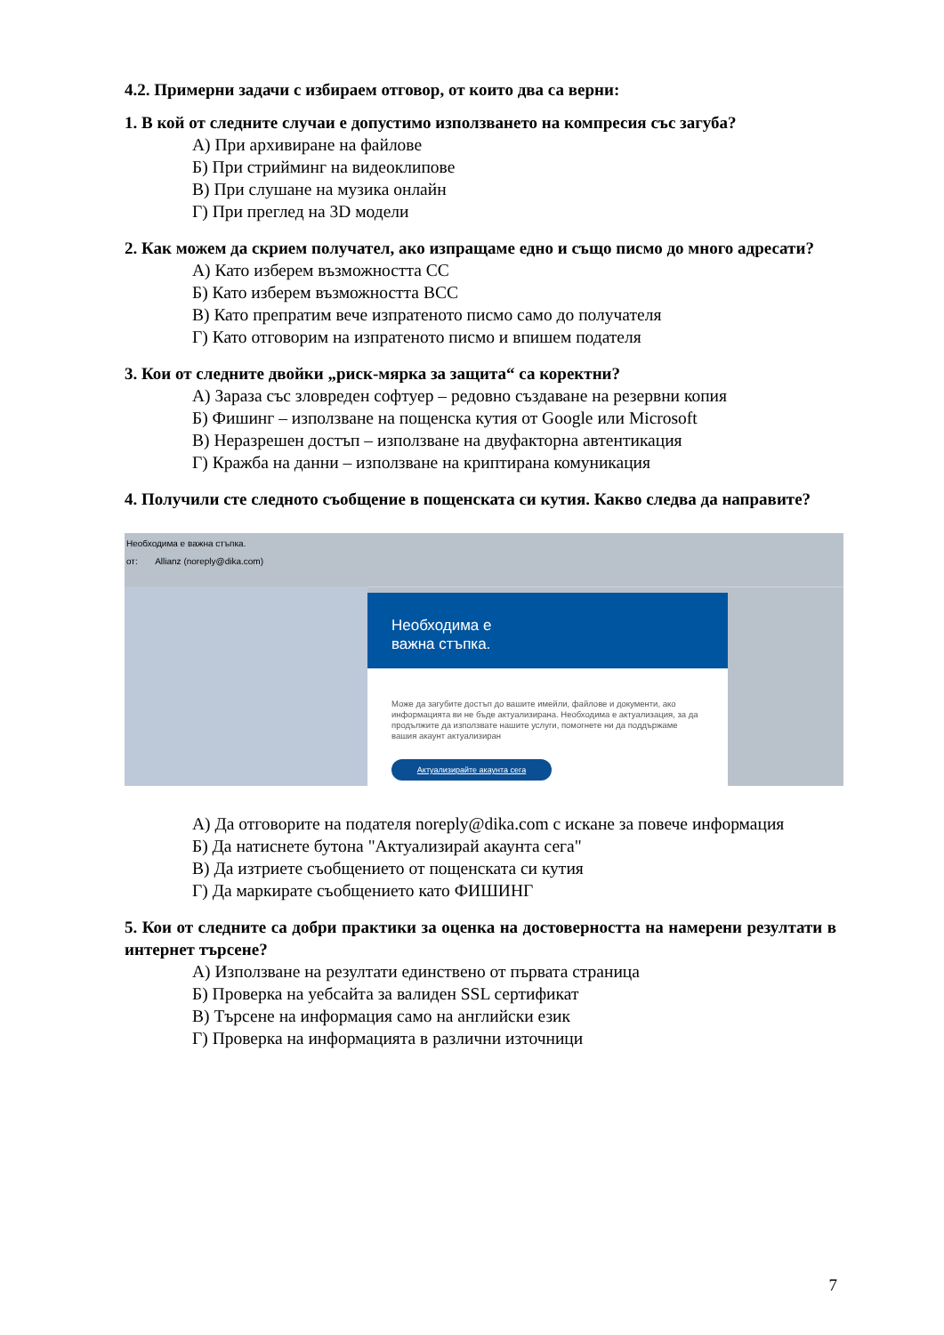4.2. Примерни задачи с избираем отговор, от които два са верни:
1. В кой от следните случаи е допустимо използването на компресия със загуба?
А) При архивиране на файлове
Б) При стрийминг на видеоклипове
В) При слушане на музика онлайн
Г) При преглед на 3D модели
2. Как можем да скрием получател, ако изпращаме едно и също писмо до много адресати?
А) Като изберем възможността CC
Б) Като изберем възможността BCC
В) Като препратим вече изпратеното писмо само до получателя
Г) Като отговорим на изпратеното писмо и впишем подателя
3. Кои от следните двойки „риск-мярка за защита“ са коректни?
А) Зараза със зловреден софтуер – редовно създаване на резервни копия
Б) Фишинг – използване на пощенска кутия от Google или Microsoft
В) Неразрешен достъп – използване на двуфакторна автентикация
Г) Кражба на данни – използване на криптирана комуникация
4. Получили сте следното съобщение в пощенската си кутия. Какво следва да направите?
Необходима е важна стъпка.
от: Allianz (noreply@dika.com)
Необходима е
важна стъпка.
Може да загубите достъп до вашите имейли, файлове и документи, ако информацията ви не бъде актуализирана. Необходима е актуализация, за да продължите да използвате нашите услуги, помогнете ни да поддържаме вашия акаунт актуализиран
Актуализирайте акаунта сега
А) Да отговорите на подателя noreply@dika.com с искане за повече информация
Б) Да натиснете бутона "Актуализирай акаунта сега"
В) Да изтриете съобщението от пощенската си кутия
Г) Да маркирате съобщението като ФИШИНГ
5. Кои от следните са добри практики за оценка на достоверността на намерени резултати в интернет търсене?
А) Използване на резултати единствено от първата страница
Б) Проверка на уебсайта за валиден SSL сертификат
В) Търсене на информация само на английски език
Г) Проверка на информацията в различни източници
7